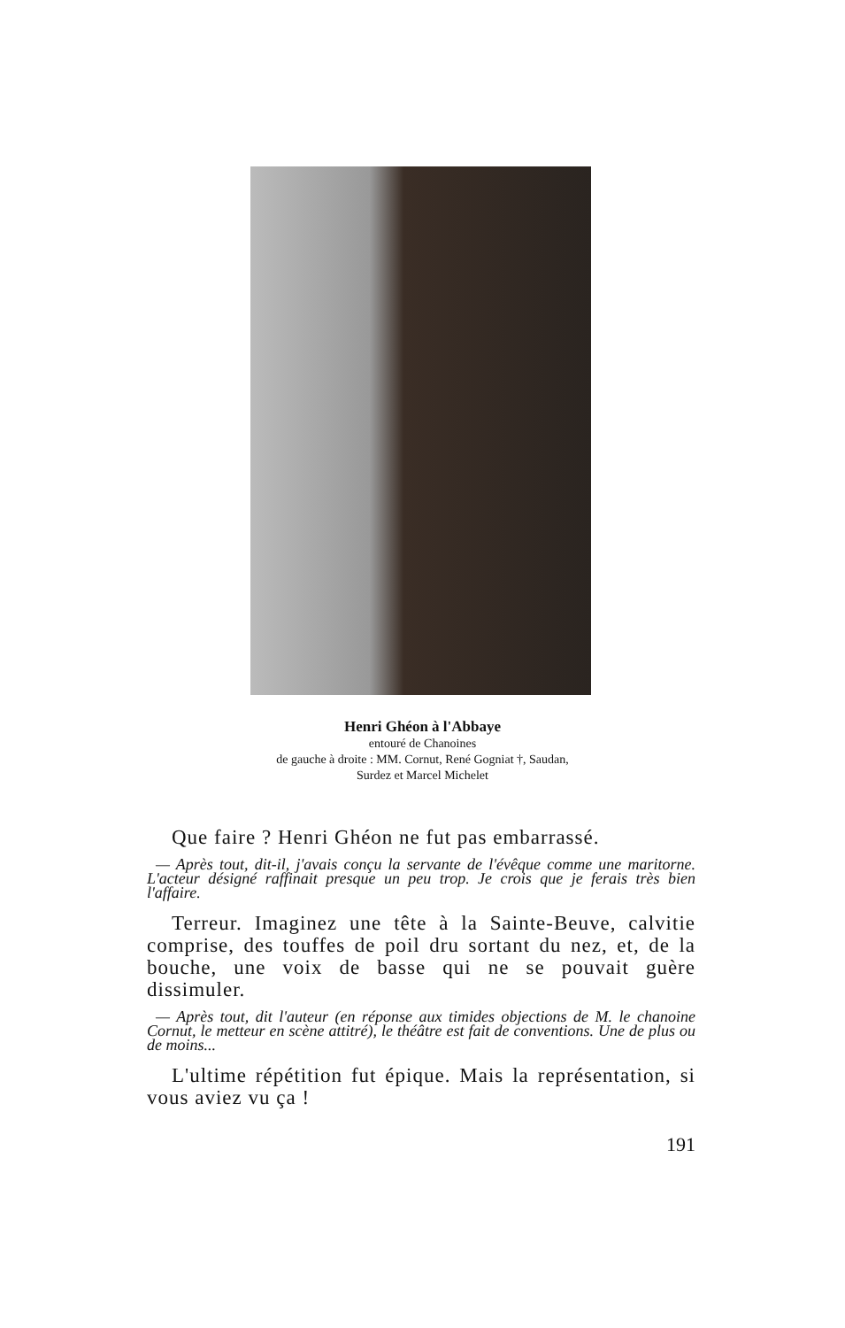Henri Ghéon à l'Abbaye
entouré de Chanoines
de gauche à droite : MM. Cornut, René Gogniat †, Saudan,
Surdez et Marcel Michelet
Que faire ? Henri Ghéon ne fut pas embarrassé.
— Après tout, dit-il, j'avais conçu la servante de l'évêque comme une maritorne. L'acteur désigné raffinait presque un peu trop. Je crois que je ferais très bien l'affaire.
Terreur. Imaginez une tête à la Sainte-Beuve, calvitie comprise, des touffes de poil dru sortant du nez, et, de la bouche, une voix de basse qui ne se pouvait guère dissimuler.
— Après tout, dit l'auteur (en réponse aux timides objections de M. le chanoine Cornut, le metteur en scène attitré), le théâtre est fait de conventions. Une de plus ou de moins...
L'ultime répétition fut épique. Mais la représentation, si vous aviez vu ça !
191